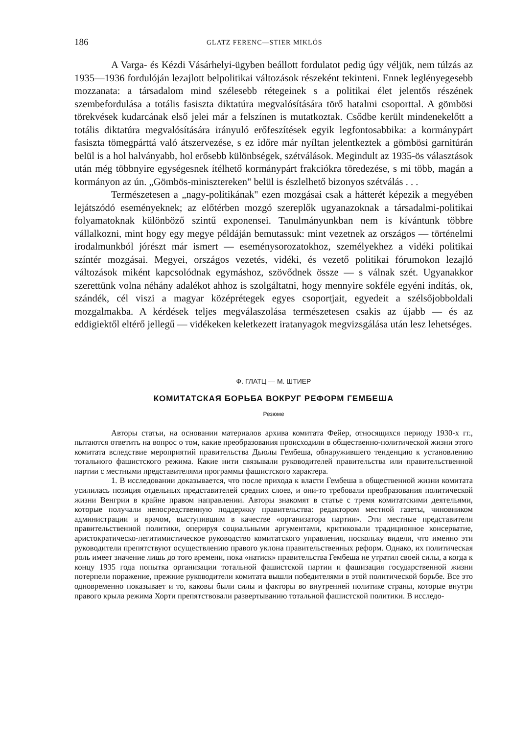186 GLATZ FERENC—STIER MIKLÓS
A Varga- és Kézdi Vásárhelyi-ügyben beállott fordulatot pedig úgy véljük, nem túlzás az 1935—1936 fordulóján lezajlott belpolitikai változások részeként tekinteni. Ennek leglényegesebb mozzanata: a társadalom mind szélesebb rétegeinek s a politikai élet jelentős részének szembefordulása a totális fasiszta diktatúra megvalósítására törő hatalmi csoporttal. A gömbösi törekvések kudarcának első jelei már a felszínen is mutatkoztak. Csődbe került mindenekelőtt a totális diktatúra megvalósítására irányuló erőfeszítések egyik legfontosabbika: a kormánypárt fasiszta tömegpárttá való átszervezése, s ez időre már nyíltan jelentkeztek a gömbösi garnitúrán belül is a hol halványabb, hol erősebb különbségek, szétválások. Megindult az 1935-ös választások után még többnyire egységesnek ítélhető kormánypárt frakciókra töredezése, s mi több, magán a kormányon az ún. „Gömbös-minisztereken" belül is észlelhető bizonyos szétválás . . .
Természetesen a „nagy-politikának" ezen mozgásai csak a hátterét képezik a megyében lejátszódó eseményeknek; az előtérben mozgó szereplők ugyanazoknak a társadalmi-politikai folyamatoknak különböző szintű exponensei. Tanulmányunkban nem is kívántunk többre vállalkozni, mint hogy egy megye példáján bemutassuk: mint vezetnek az országos — történelmi irodalmunkból jórészt már ismert — eseménysorozatokhoz, személyekhez a vidéki politikai színtér mozgásai. Megyei, országos vezetés, vidéki, és vezető politikai fórumokon lezajló változások miként kapcsolódnak egymáshoz, szövődnek össze — s válnak szét. Ugyanakkor szerettünk volna néhány adalékot ahhoz is szolgáltatni, hogy mennyire sokféle egyéni indítás, ok, szándék, cél viszi a magyar középrétegek egyes csoportjait, egyedeit a szélsőjobboldali mozgalmakba. A kérdések teljes megválaszolása természetesen csakis az újabb — és az eddigiektől eltérő jellegű — vidékeken keletkezett iratanyagok megvizsgálása után lesz lehetséges.
Ф. ГЛАТЦ — М. ШТИЕР
КОМИТАТСКАЯ БОРЬБА ВОКРУГ РЕФОРМ ГЕМБЕША
Резюме
Авторы статьи, на основании материалов архива комитата Фейер, относящихся периоду 1930-х гг., пытаются ответить на вопрос о том, какие преобразования происходили в общественно-политической жизни этого комитата вследствие мероприятий правительства Дьюлы Гембеша, обнаружившего тенденцию к установлению тотального фашистского режима. Какие нити связывали руководителей правительства или правительственной партии с местными представителями программы фашистского характера.
1. В исследовании доказывается, что после прихода к власти Гембеша в общественной жизни комитата усилилась позиция отдельных представителей средних слоев, и они-то требовали преобразования политической жизни Венгрии в крайне правом направлении. Авторы знакомят в статье с тремя комитатскими деятельями, которые получали непосредственную поддержку правительства: редактором местной газеты, чиновником администрации и врачом, выступившим в качестве «организатора партии». Эти местные представители правительственной политики, оперируя социальными аргументами, критиковали традиционное консерватие, аристократическо-легитимистическое руководство комитатского управления, поскольку видели, что именно эти руководители препятствуют осуществлению правого уклона правительственных реформ. Однако, их политическая роль имеет значение лишь до того времени, пока «натиск» правительства Гембеша не утратил своей силы, а когда к концу 1935 года попытка организации тотальной фашистской партии и фашизация государственной жизни потерпели поражение, прежние руководители комитата вышли победителями в этой политической борьбе. Все это одновременно показывает и то, каковы были силы и факторы во внутренней политике страны, которые внутри правого крыла режима Хорти препятствовали развертыванию тотальной фашистской политики. В исследо-